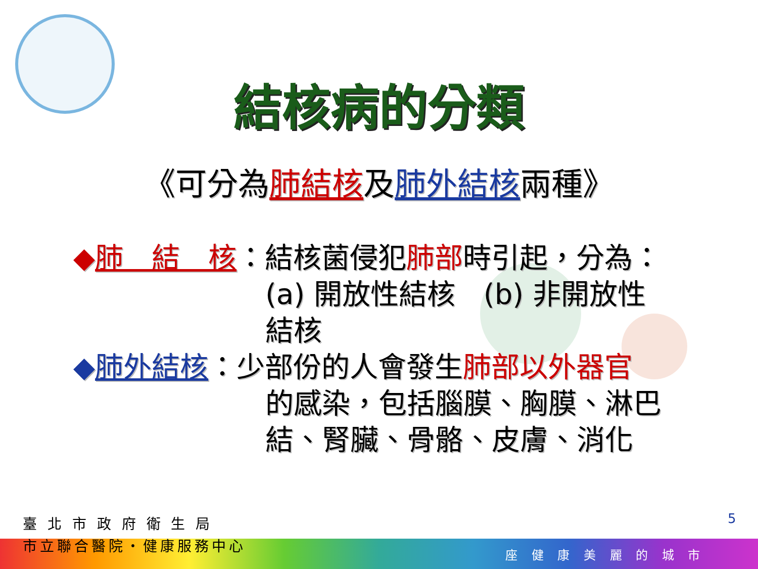結核病的分類
《可分為肺結核及肺外結核兩種》
◆肺　結　核：結核菌侵犯肺部時引起，分為：
(a) 開放性結核　(b) 非開放性結核
◆肺外結核：少部份的人會發生肺部以外器官
的感染，包括腦膜、胸膜、淋巴
結、腎臟、骨骼、皮膚、消化
臺 北 市 政 府 衛 生 局
市立聯合醫院・健康服務中心
5
座 健 康 美 麗 的 城 市